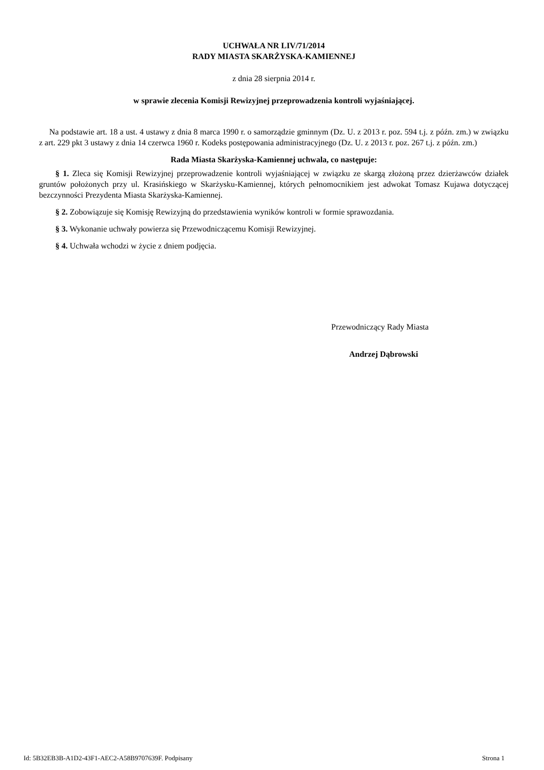UCHWAŁA NR LIV/71/2014
RADY MIASTA SKARŻYSKA-KAMIENNEJ
z dnia 28 sierpnia 2014 r.
w sprawie zlecenia Komisji Rewizyjnej przeprowadzenia kontroli wyjaśniającej.
Na podstawie art. 18 a ust. 4 ustawy z dnia 8 marca 1990 r. o samorządzie gminnym (Dz. U. z 2013 r. poz. 594 t.j. z późn. zm.) w związku z art. 229 pkt 3 ustawy z dnia 14 czerwca 1960 r. Kodeks postępowania administracyjnego (Dz. U. z 2013 r. poz. 267 t.j. z późn. zm.)
Rada Miasta Skarżyska-Kamiennej uchwala, co następuje:
§ 1. Zleca się Komisji Rewizyjnej przeprowadzenie kontroli wyjaśniającej w związku ze skargą złożoną przez dzierżawców działek gruntów położonych przy ul. Krasińskiego w Skarżysku-Kamiennej, których pełnomocnikiem jest adwokat Tomasz Kujawa dotyczącej bezczynności Prezydenta Miasta Skarżyska-Kamiennej.
§ 2. Zobowiązuje się Komisję Rewizyjną do przedstawienia wyników kontroli w formie sprawozdania.
§ 3. Wykonanie uchwały powierza się Przewodniczącemu Komisji Rewizyjnej.
§ 4. Uchwała wchodzi w życie z dniem podjęcia.
Przewodniczący Rady Miasta
Andrzej Dąbrowski
Id: 5B32EB3B-A1D2-43F1-AEC2-A58B9707639F. Podpisany Strona 1